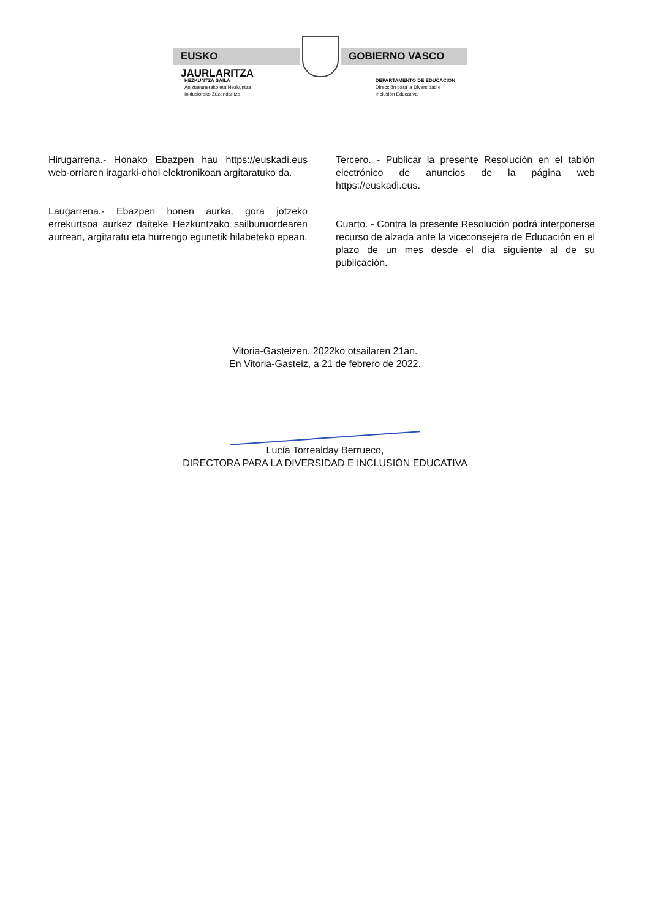EUSKO JAURLARITZA GOBIERNO VASCO
HEZKUNTZA SAILA
Aniztasunerako eta Hezkuntza
Inklusiorako Zuzendaritza
DEPARTAMENTO DE EDUCACIÓN
Dirección para la Diversidad e
Inclusión Educativa
Hirugarrena.- Honako Ebazpen hau https://euskadi.eus web-orriaren iragarki-ohol elektronikoan argitaratuko da.
Laugarrena.- Ebazpen honen aurka, gora jotzeko errekurtsoa aurkez daiteke Hezkuntzako sailburuordearen aurrean, argitaratu eta hurrengo egunetik hilabeteko epean.
Tercero. - Publicar la presente Resolución en el tablón electrónico de anuncios de la página web https://euskadi.eus.
Cuarto. - Contra la presente Resolución podrá interponerse recurso de alzada ante la viceconsejera de Educación en el plazo de un mes desde el día siguiente al de su publicación.
Vitoria-Gasteizen, 2022ko otsailaren 21an.
En Vitoria-Gasteiz, a 21 de febrero de 2022.
Lucía Torrealday Berrueco,
DIRECTORA PARA LA DIVERSIDAD E INCLUSIÓN EDUCATIVA